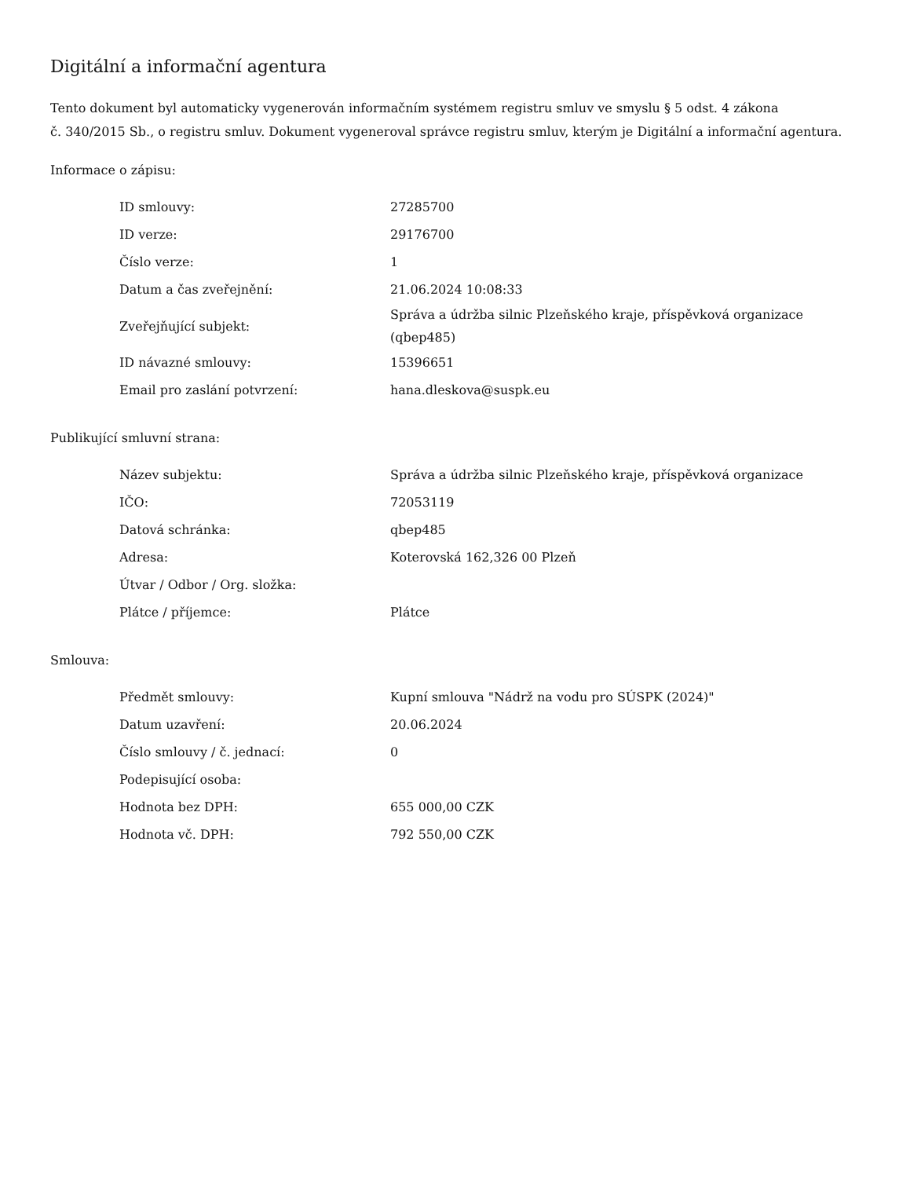Digitální a informační agentura
Tento dokument byl automaticky vygenerován informačním systémem registru smluv ve smyslu § 5 odst. 4 zákona
č. 340/2015 Sb., o registru smluv. Dokument vygeneroval správce registru smluv, kterým je Digitální a informační agentura.
Informace o zápisu:
| ID smlouvy: | 27285700 |
| ID verze: | 29176700 |
| Číslo verze: | 1 |
| Datum a čas zveřejnění: | 21.06.2024 10:08:33 |
| Zveřejňující subjekt: | Správa a údržba silnic Plzeňského kraje, příspěvková organizace (qbep485) |
| ID návazné smlouvy: | 15396651 |
| Email pro zaslání potvrzení: | hana.dleskova@suspk.eu |
Publikující smluvní strana:
| Název subjektu: | Správa a údržba silnic Plzeňského kraje, příspěvková organizace |
| IČO: | 72053119 |
| Datová schránka: | qbep485 |
| Adresa: | Koterovská 162,326 00 Plzeň |
| Útvar / Odbor / Org. složka: | |
| Plátce / příjemce: | Plátce |
Smlouva:
| Předmět smlouvy: | Kupní smlouva "Nádrž na vodu pro SÚSPK (2024)" |
| Datum uzavření: | 20.06.2024 |
| Číslo smlouvy / č. jednací: | 0 |
| Podepisující osoba: | |
| Hodnota bez DPH: | 655 000,00 CZK |
| Hodnota vč. DPH: | 792 550,00 CZK |